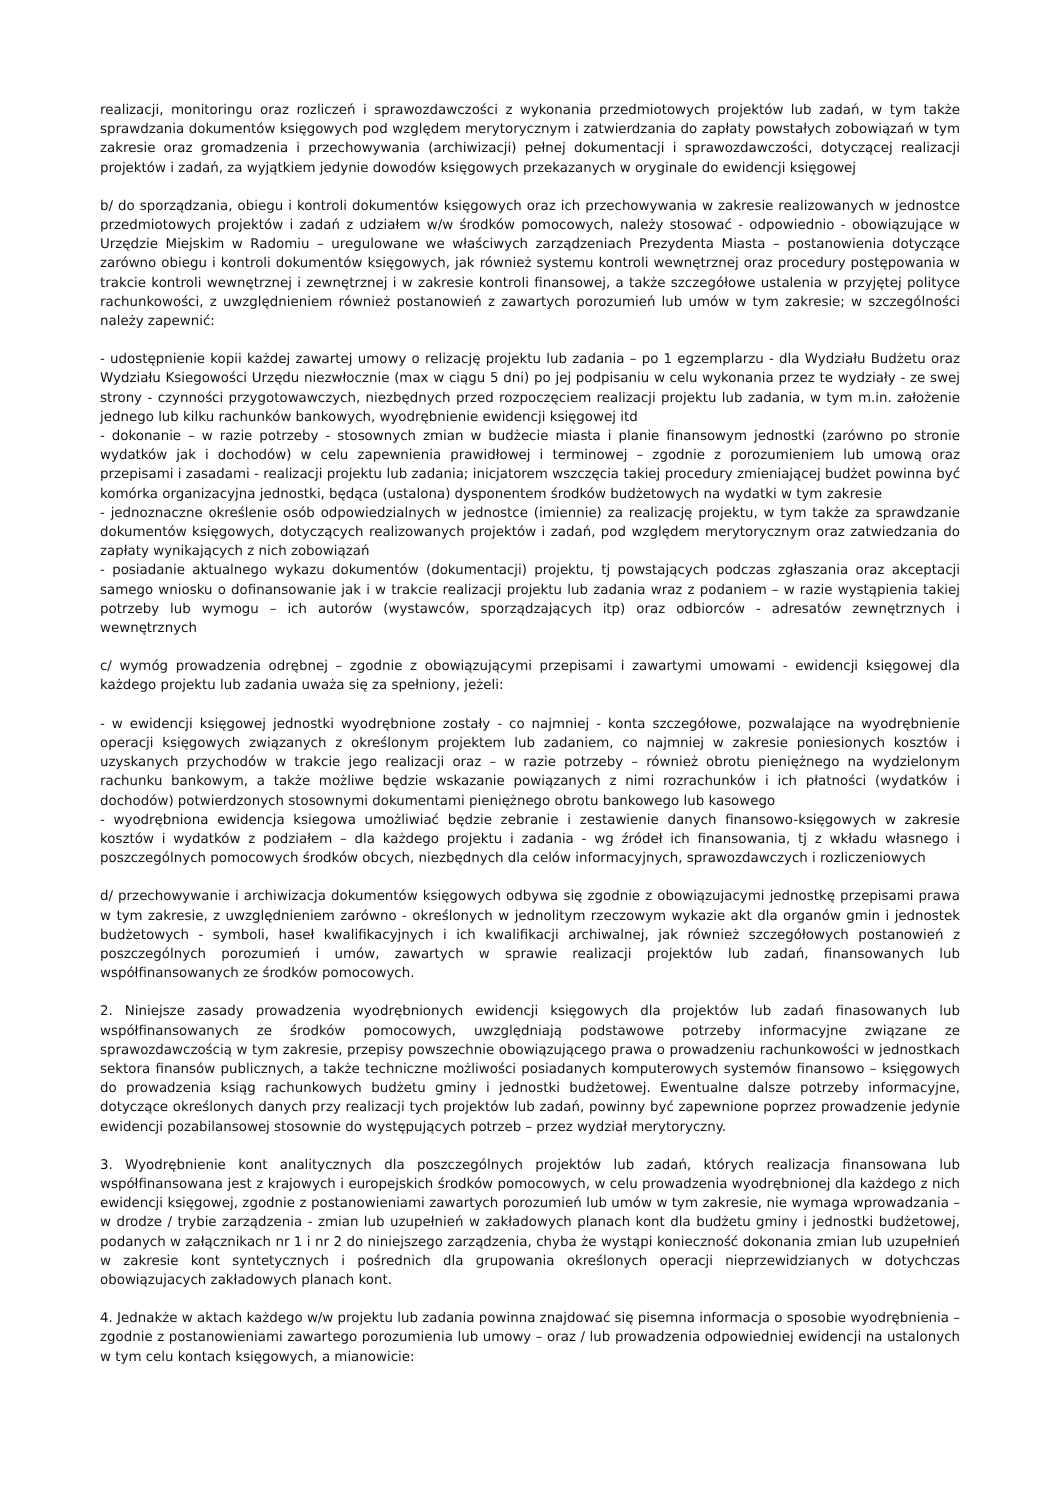realizacji, monitoringu oraz rozliczeń i sprawozdawczości z wykonania przedmiotowych projektów lub zadań, w tym także sprawdzania dokumentów księgowych pod względem merytorycznym i zatwierdzania do zapłaty powstałych zobowiązań w tym zakresie oraz gromadzenia i przechowywania (archiwizacji) pełnej dokumentacji i sprawozdawczości, dotyczącej realizacji projektów i zadań, za wyjątkiem jedynie dowodów księgowych przekazanych w oryginale do ewidencji księgowej
b/ do sporządzania, obiegu i kontroli dokumentów księgowych oraz ich przechowywania w zakresie realizowanych w jednostce przedmiotowych projektów i zadań z udziałem w/w środków pomocowych, należy stosować - odpowiednio - obowiązujące w Urzędzie Miejskim w Radomiu – uregulowane we właściwych zarządzeniach Prezydenta Miasta – postanowienia dotyczące zarówno obiegu i kontroli dokumentów księgowych, jak również systemu kontroli wewnętrznej oraz procedury postępowania w trakcie kontroli wewnętrznej i zewnętrznej i w zakresie kontroli finansowej, a także szczegółowe ustalenia w przyjętej polityce rachunkowości, z uwzględnieniem również postanowień z zawartych porozumień lub umów w tym zakresie; w szczególności należy zapewnić:
- udostępnienie kopii każdej zawartej umowy o relizację projektu lub zadania – po 1 egzemplarzu - dla Wydziału Budżetu oraz Wydziału Ksiegowości Urzędu niezwłocznie (max w ciągu 5 dni) po jej podpisaniu w celu wykonania przez te wydziały - ze swej strony - czynności przygotowawczych, niezbędnych przed rozpoczęciem realizacji projektu lub zadania, w tym m.in. założenie jednego lub kilku rachunków bankowych, wyodrębnienie ewidencji księgowej itd
- dokonanie – w razie potrzeby - stosownych zmian w budżecie miasta i planie finansowym jednostki (zarówno po stronie wydatków jak i dochodów) w celu zapewnienia prawidłowej i terminowej – zgodnie z porozumieniem lub umową oraz przepisami i zasadami - realizacji projektu lub zadania; inicjatorem wszczęcia takiej procedury zmieniającej budżet powinna być komórka organizacyjna jednostki, będąca (ustalona) dysponentem środków budżetowych na wydatki w tym zakresie
- jednoznaczne określenie osób odpowiedzialnych w jednostce (imiennie) za realizację projektu, w tym także za sprawdzanie dokumentów księgowych, dotyczących realizowanych projektów i zadań, pod względem merytorycznym oraz zatwiedzania do zapłaty wynikających z nich zobowiązań
- posiadanie aktualnego wykazu dokumentów (dokumentacji) projektu, tj powstających podczas zgłaszania oraz akceptacji samego wniosku o dofinansowanie jak i w trakcie realizacji projektu lub zadania wraz z podaniem – w razie wystąpienia takiej potrzeby lub wymogu – ich autorów (wystawców, sporządzających itp) oraz odbiorców - adresatów zewnętrznych i wewnętrznych
c/ wymóg prowadzenia odrębnej – zgodnie z obowiązującymi przepisami i zawartymi umowami - ewidencji księgowej dla każdego projektu lub zadania uważa się za spełniony, jeżeli:
- w ewidencji księgowej jednostki wyodrębnione zostały - co najmniej - konta szczegółowe, pozwalające na wyodrębnienie operacji księgowych związanych z określonym projektem lub zadaniem, co najmniej w zakresie poniesionych kosztów i uzyskanych przychodów w trakcie jego realizacji oraz – w razie potrzeby – również obrotu pieniężnego na wydzielonym rachunku bankowym, a także możliwe będzie wskazanie powiązanych z nimi rozrachunków i ich płatności (wydatków i dochodów) potwierdzonych stosownymi dokumentami pieniężnego obrotu bankowego lub kasowego
- wyodrębniona ewidencja ksiegowa umożliwiać będzie zebranie i zestawienie danych finansowo-księgowych w zakresie kosztów i wydatków z podziałem – dla każdego projektu i zadania - wg źródeł ich finansowania, tj z wkładu własnego i poszczególnych pomocowych środków obcych, niezbędnych dla celów informacyjnych, sprawozdawczych i rozliczeniowych
d/ przechowywanie i archiwizacja dokumentów księgowych odbywa się zgodnie z obowiązujacymi jednostkę przepisami prawa w tym zakresie, z uwzględnieniem zarówno - określonych w jednolitym rzeczowym wykazie akt dla organów gmin i jednostek budżetowych - symboli, haseł kwalifikacyjnych i ich kwalifikacji archiwalnej, jak również szczegółowych postanowień z poszczególnych porozumień i umów, zawartych w sprawie realizacji projektów lub zadań, finansowanych lub współfinansowanych ze środków pomocowych.
2. Niniejsze zasady prowadzenia wyodrębnionych ewidencji księgowych dla projektów lub zadań finasowanych lub współfinansowanych ze środków pomocowych, uwzględniają podstawowe potrzeby informacyjne związane ze sprawozdawczością w tym zakresie, przepisy powszechnie obowiązującego prawa o prowadzeniu rachunkowości w jednostkach sektora finansów publicznych, a także techniczne możliwości posiadanych komputerowych systemów finansowo – księgowych do prowadzenia ksiąg rachunkowych budżetu gminy i jednostki budżetowej. Ewentualne dalsze potrzeby informacyjne, dotyczące określonych danych przy realizacji tych projektów lub zadań, powinny być zapewnione poprzez prowadzenie jedynie ewidencji pozabilansowej stosownie do występujących potrzeb – przez wydział merytoryczny.
3. Wyodrębnienie kont analitycznych dla poszczególnych projektów lub zadań, których realizacja finansowana lub współfinansowana jest z krajowych i europejskich środków pomocowych, w celu prowadzenia wyodrębnionej dla każdego z nich ewidencji księgowej, zgodnie z postanowieniami zawartych porozumień lub umów w tym zakresie, nie wymaga wprowadzania – w drodze / trybie zarządzenia - zmian lub uzupełnień w zakładowych planach kont dla budżetu gminy i jednostki budżetowej, podanych w załącznikach nr 1 i nr 2 do niniejszego zarządzenia, chyba że wystąpi konieczność dokonania zmian lub uzupełnień w zakresie kont syntetycznych i pośrednich dla grupowania określonych operacji nieprzewidzianych w dotychczas obowiązujacych zakładowych planach kont.
4. Jednakże w aktach każdego w/w projektu lub zadania powinna znajdować się pisemna informacja o sposobie wyodrębnienia – zgodnie z postanowieniami zawartego porozumienia lub umowy – oraz / lub prowadzenia odpowiedniej ewidencji na ustalonych w tym celu kontach księgowych, a mianowicie: